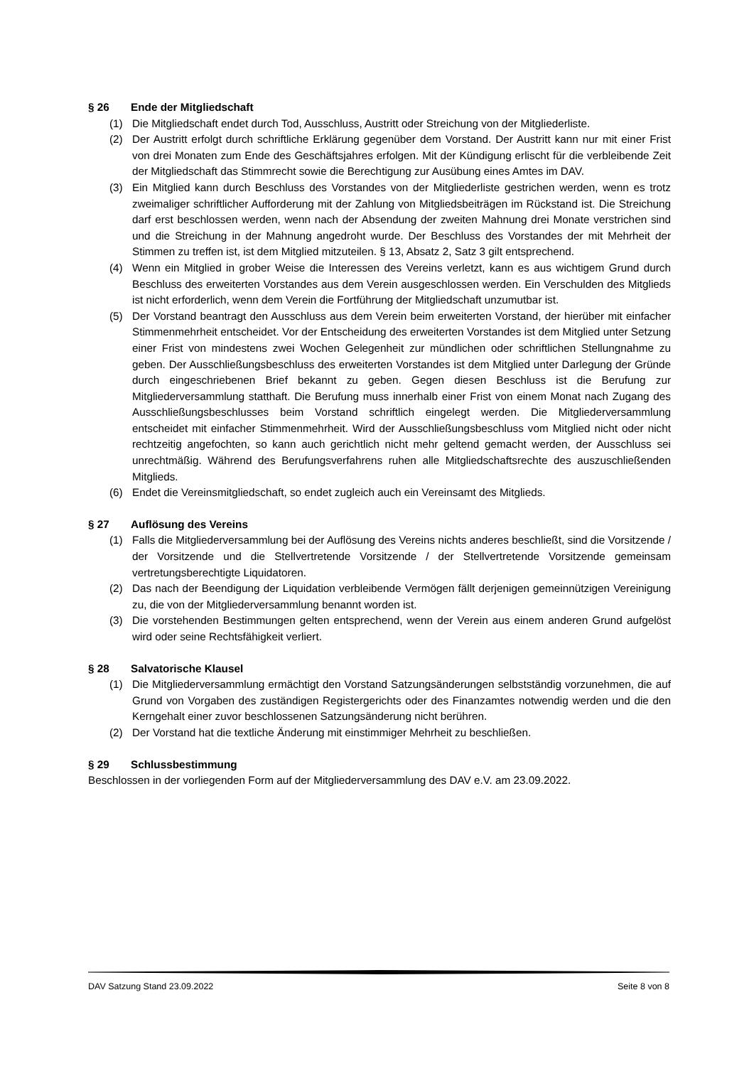§ 26 Ende der Mitgliedschaft
(1) Die Mitgliedschaft endet durch Tod, Ausschluss, Austritt oder Streichung von der Mitgliederliste.
(2) Der Austritt erfolgt durch schriftliche Erklärung gegenüber dem Vorstand. Der Austritt kann nur mit einer Frist von drei Monaten zum Ende des Geschäftsjahres erfolgen. Mit der Kündigung erlischt für die verbleibende Zeit der Mitgliedschaft das Stimmrecht sowie die Berechtigung zur Ausübung eines Amtes im DAV.
(3) Ein Mitglied kann durch Beschluss des Vorstandes von der Mitgliederliste gestrichen werden, wenn es trotz zweimaliger schriftlicher Aufforderung mit der Zahlung von Mitgliedsbeiträgen im Rückstand ist. Die Streichung darf erst beschlossen werden, wenn nach der Absendung der zweiten Mahnung drei Monate verstrichen sind und die Streichung in der Mahnung angedroht wurde. Der Beschluss des Vorstandes der mit Mehrheit der Stimmen zu treffen ist, ist dem Mitglied mitzuteilen. § 13, Absatz 2, Satz 3 gilt entsprechend.
(4) Wenn ein Mitglied in grober Weise die Interessen des Vereins verletzt, kann es aus wichtigem Grund durch Beschluss des erweiterten Vorstandes aus dem Verein ausgeschlossen werden. Ein Verschulden des Mitglieds ist nicht erforderlich, wenn dem Verein die Fortführung der Mitgliedschaft unzumutbar ist.
(5) Der Vorstand beantragt den Ausschluss aus dem Verein beim erweiterten Vorstand, der hierüber mit einfacher Stimmenmehrheit entscheidet. Vor der Entscheidung des erweiterten Vorstandes ist dem Mitglied unter Setzung einer Frist von mindestens zwei Wochen Gelegenheit zur mündlichen oder schriftlichen Stellungnahme zu geben. Der Ausschließungsbeschluss des erweiterten Vorstandes ist dem Mitglied unter Darlegung der Gründe durch eingeschriebenen Brief bekannt zu geben. Gegen diesen Beschluss ist die Berufung zur Mitgliederversammlung statthaft. Die Berufung muss innerhalb einer Frist von einem Monat nach Zugang des Ausschließungsbeschlusses beim Vorstand schriftlich eingelegt werden. Die Mitgliederversammlung entscheidet mit einfacher Stimmenmehrheit. Wird der Ausschließungsbeschluss vom Mitglied nicht oder nicht rechtzeitig angefochten, so kann auch gerichtlich nicht mehr geltend gemacht werden, der Ausschluss sei unrechtmäßig. Während des Berufungsverfahrens ruhen alle Mitgliedschaftsrechte des auszuschließenden Mitglieds.
(6) Endet die Vereinsmitgliedschaft, so endet zugleich auch ein Vereinsamt des Mitglieds.
§ 27 Auflösung des Vereins
(1) Falls die Mitgliederversammlung bei der Auflösung des Vereins nichts anderes beschließt, sind die Vorsitzende / der Vorsitzende und die Stellvertretende Vorsitzende / der Stellvertretende Vorsitzende gemeinsam vertretungsberechtigte Liquidatoren.
(2) Das nach der Beendigung der Liquidation verbleibende Vermögen fällt derjenigen gemeinnützigen Vereinigung zu, die von der Mitgliederversammlung benannt worden ist.
(3) Die vorstehenden Bestimmungen gelten entsprechend, wenn der Verein aus einem anderen Grund aufgelöst wird oder seine Rechtsfähigkeit verliert.
§ 28 Salvatorische Klausel
(1) Die Mitgliederversammlung ermächtigt den Vorstand Satzungsänderungen selbstständig vorzunehmen, die auf Grund von Vorgaben des zuständigen Registergerichts oder des Finanzamtes notwendig werden und die den Kerngehalt einer zuvor beschlossenen Satzungsänderung nicht berühren.
(2) Der Vorstand hat die textliche Änderung mit einstimmiger Mehrheit zu beschließen.
§ 29 Schlussbestimmung
Beschlossen in der vorliegenden Form auf der Mitgliederversammlung des DAV e.V. am 23.09.2022.
DAV Satzung Stand 23.09.2022 Seite 8 von 8